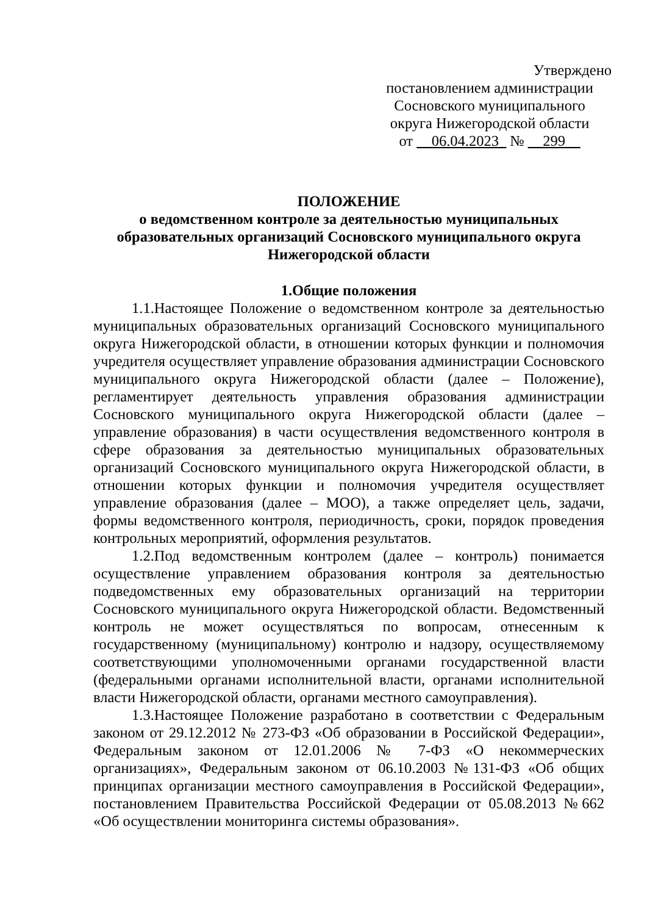Утверждено
постановлением администрации
Сосновского муниципального
округа Нижегородской области
от __06.04.2023_ № __299__
ПОЛОЖЕНИЕ
о ведомственном контроле за деятельностью муниципальных образовательных организаций Сосновского муниципального округа Нижегородской области
1.Общие положения
1.1.Настоящее Положение о ведомственном контроле за деятельностью муниципальных образовательных организаций Сосновского муниципального округа Нижегородской области, в отношении которых функции и полномочия учредителя осуществляет управление образования администрации Сосновского муниципального округа Нижегородской области (далее – Положение), регламентирует деятельность управления образования администрации Сосновского муниципального округа Нижегородской области (далее – управление образования) в части осуществления ведомственного контроля в сфере образования за деятельностью муниципальных образовательных организаций Сосновского муниципального округа Нижегородской области, в отношении которых функции и полномочия учредителя осуществляет управление образования (далее – МОО), а также определяет цель, задачи, формы ведомственного контроля, периодичность, сроки, порядок проведения контрольных мероприятий, оформления результатов.
1.2.Под ведомственным контролем (далее – контроль) понимается осуществление управлением образования контроля за деятельностью подведомственных ему образовательных организаций на территории Сосновского муниципального округа Нижегородской области. Ведомственный контроль не может осуществляться по вопросам, отнесенным к государственному (муниципальному) контролю и надзору, осуществляемому соответствующими уполномоченными органами государственной власти (федеральными органами исполнительной власти, органами исполнительной власти Нижегородской области, органами местного самоуправления).
1.3.Настоящее Положение разработано в соответствии с Федеральным законом от 29.12.2012 № 273-ФЗ «Об образовании в Российской Федерации», Федеральным законом от 12.01.2006 № 7-ФЗ «О некоммерческих организациях», Федеральным законом от 06.10.2003 №131-ФЗ «Об общих принципах организации местного самоуправления в Российской Федерации», постановлением Правительства Российской Федерации от 05.08.2013 №662 «Об осуществлении мониторинга системы образования».